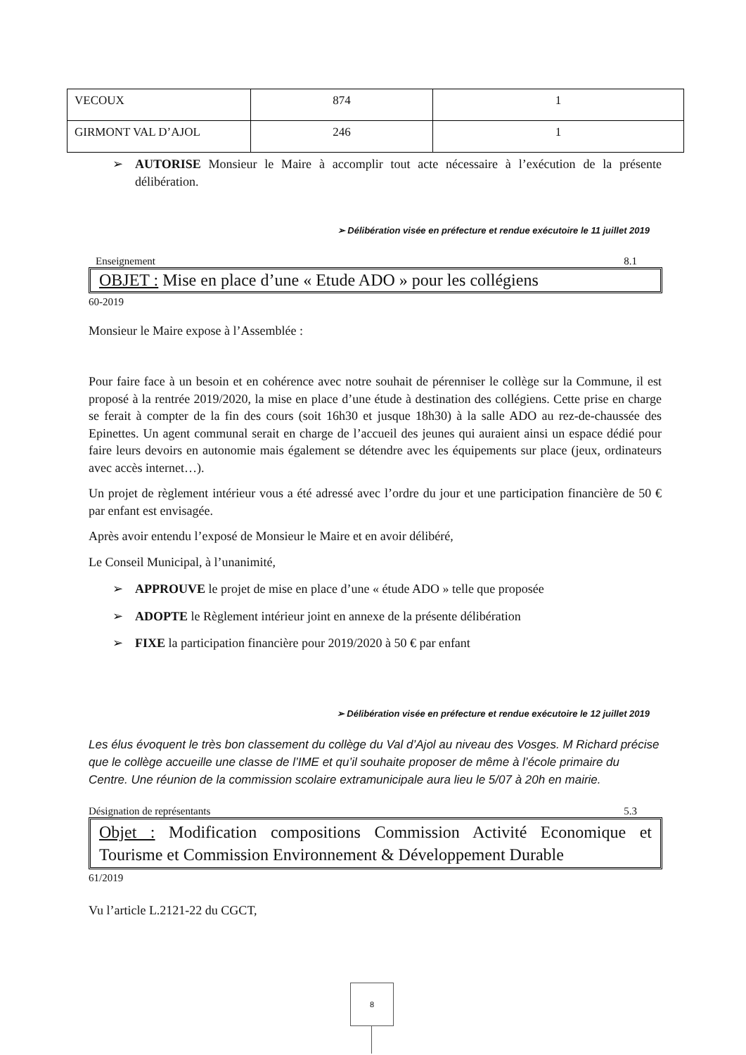| VECOUX | 874 | 1 |
| GIRMONT VAL D’AJOL | 246 | 1 |
➢ AUTORISE Monsieur le Maire à accomplir tout acte nécessaire à l’exécution de la présente délibération.
➢ Délibération visée en préfecture et rendue exécutoire le 11 juillet 2019
Enseignement 8.1
OBJET : Mise en place d’une « Etude ADO » pour les collégiens
60-2019
Monsieur le Maire expose à l’Assemblée :
Pour faire face à un besoin et en cohérence avec notre souhait de pérenniser le collège sur la Commune, il est proposé à la rentrée 2019/2020, la mise en place d’une étude à destination des collégiens. Cette prise en charge se ferait à compter de la fin des cours (soit 16h30 et jusque 18h30) à la salle ADO au rez-de-chaussée des Epinettes. Un agent communal serait en charge de l’accueil des jeunes qui auraient ainsi un espace dédié pour faire leurs devoirs en autonomie mais également se détendre avec les équipements sur place (jeux, ordinateurs avec accès internet…).
Un projet de règlement intérieur vous a été adressé avec l’ordre du jour et une participation financière de 50 € par enfant est envisagée.
Après avoir entendu l’exposé de Monsieur le Maire et en avoir délibéré,
Le Conseil Municipal, à l’unanimité,
➢ APPROUVE le projet de mise en place d’une « étude ADO » telle que proposée
➢ ADOPTE le Règlement intérieur joint en annexe de la présente délibération
➢ FIXE la participation financière pour 2019/2020 à 50 € par enfant
➢ Délibération visée en préfecture et rendue exécutoire le 12 juillet 2019
Les élus évoquent le très bon classement du collège du Val d’Ajol au niveau des Vosges. M Richard précise que le collège accueille une classe de l’IME et qu’il souhaite proposer de même à l’école primaire du Centre. Une réunion de la commission scolaire extramunicipale aura lieu le 5/07 à 20h en mairie.
Désignation de représentants 5.3
Objet : Modification compositions Commission Activité Economique et Tourisme et Commission Environnement & Développement Durable
61/2019
Vu l’article L.2121-22 du CGCT,
8